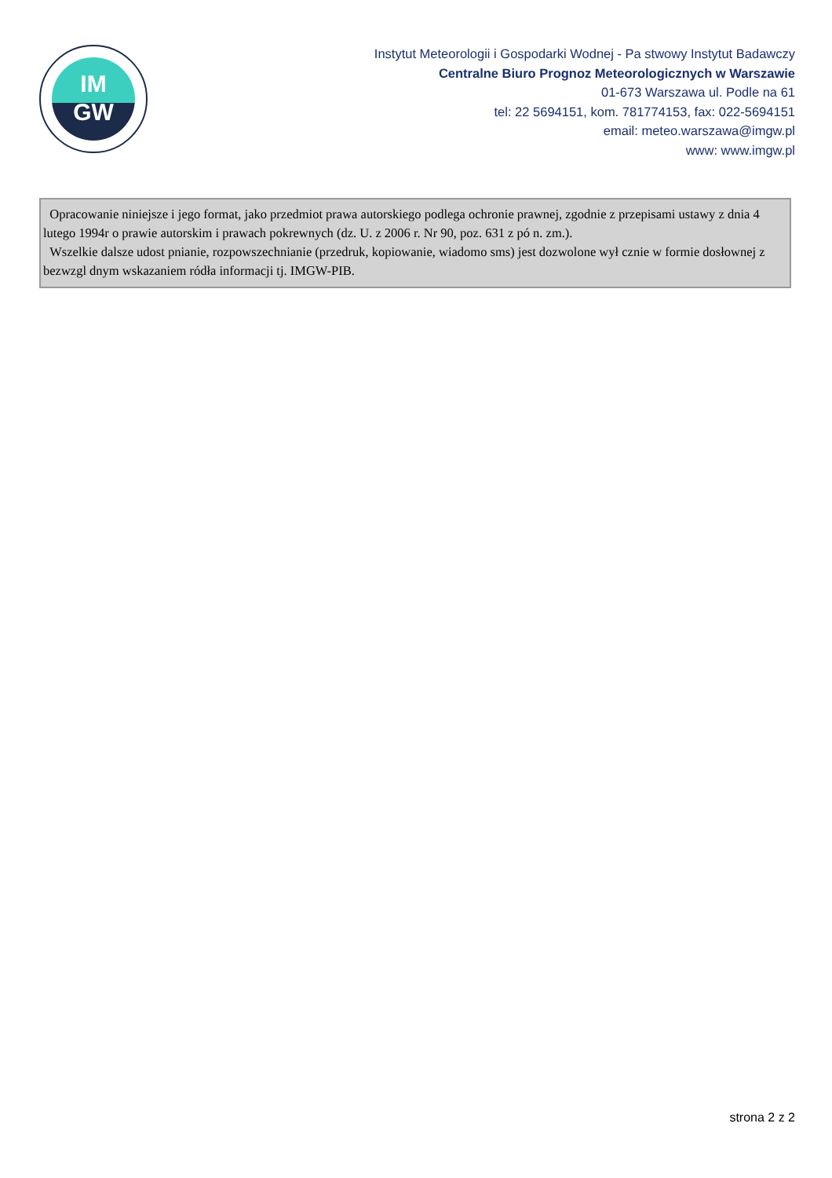IM
GW
Instytut Meteorologii i Gospodarki Wodnej - Pa stwowy Instytut Badawczy
Centralne Biuro Prognoz Meteorologicznych w Warszawie
01-673 Warszawa ul. Podle na 61
tel: 22 5694151, kom. 781774153, fax: 022-5694151
email: meteo.warszawa@imgw.pl
www: www.imgw.pl
Opracowanie niniejsze i jego format, jako przedmiot prawa autorskiego podlega ochronie prawnej, zgodnie z przepisami ustawy z dnia 4 lutego 1994r o prawie autorskim i prawach pokrewnych (dz. U. z 2006 r. Nr 90, poz. 631 z pó n. zm.).
Wszelkie dalsze udost pnianie, rozpowszechnianie (przedruk, kopiowanie, wiadomo sms) jest dozwolone wył cznie w formie dosłownej z bezwzgl dnym wskazaniem ródła informacji tj. IMGW-PIB.
strona 2 z 2